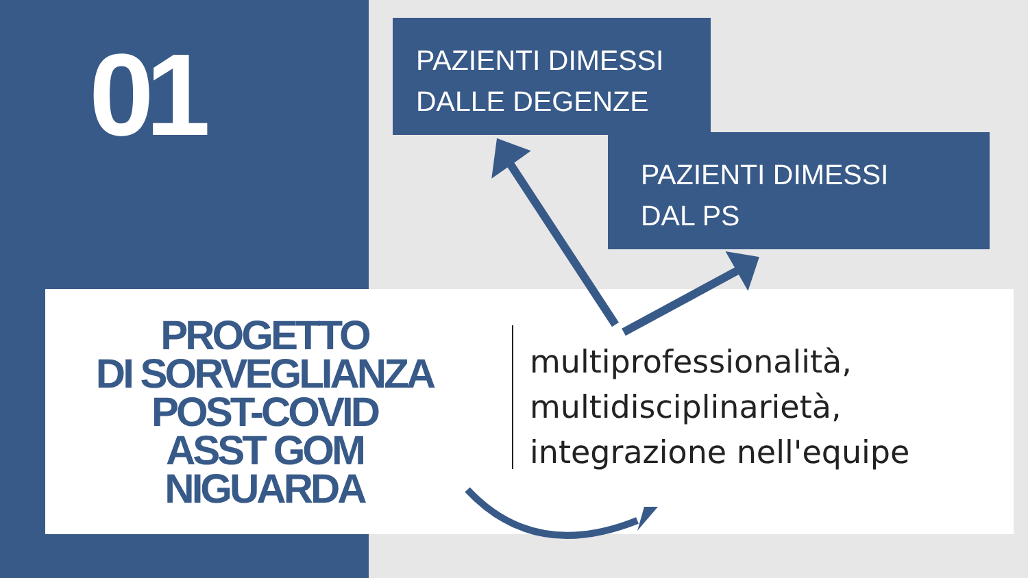01
PAZIENTI DIMESSI
DALLE DEGENZE
PAZIENTI DIMESSI
DAL PS
PROGETTO
DI SORVEGLIANZA
POST-COVID
ASST GOM
NIGUARDA
multiprofessionalità,
multidisciplinarietà,
integrazione nell'equipe